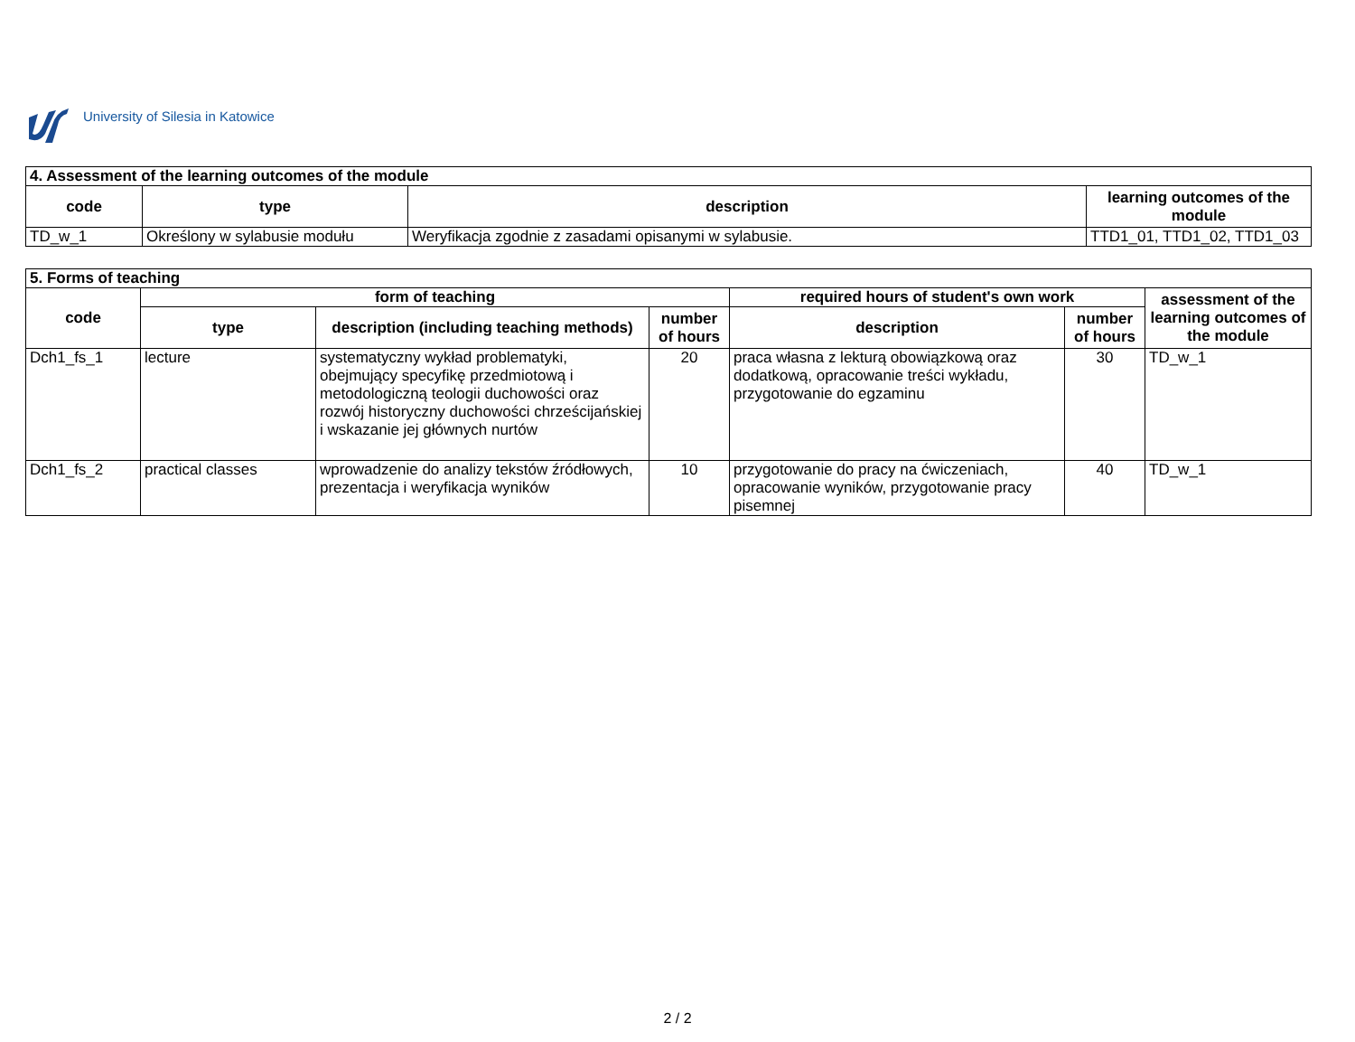University of Silesia in Katowice
| 4. Assessment of the learning outcomes of the module | | | |
| --- | --- | --- | --- |
| code | type | description | learning outcomes of the module |
| TD_w_1 | Określony w sylabusie modułu | Weryfikacja zgodnie z zasadami opisanymi w sylabusie. | TTD1_01, TTD1_02, TTD1_03 |
| 5. Forms of teaching | | | | | | |
| --- | --- | --- | --- | --- | --- | --- |
| code | form of teaching | | | required hours of student's own work | | assessment of the learning outcomes of the module |
| | type | description (including teaching methods) | number of hours | description | number of hours | |
| Dch1_fs_1 | lecture | systematyczny wykład problematyki, obejmujący specyfikę przedmiotową i metodologiczną teologii duchowości oraz rozwój historyczny duchowości chrześcijańskiej i wskazanie jej głównych nurtów | 20 | praca własna z lekturą obowiązkową oraz dodatkową, opracowanie treści wykładu, przygotowanie do egzaminu | 30 | TD_w_1 |
| Dch1_fs_2 | practical classes | wprowadzenie do analizy tekstów źródłowych, prezentacja i weryfikacja wyników | 10 | przygotowanie do pracy na ćwiczeniach, opracowanie wyników, przygotowanie pracy pisemnej | 40 | TD_w_1 |
2 / 2